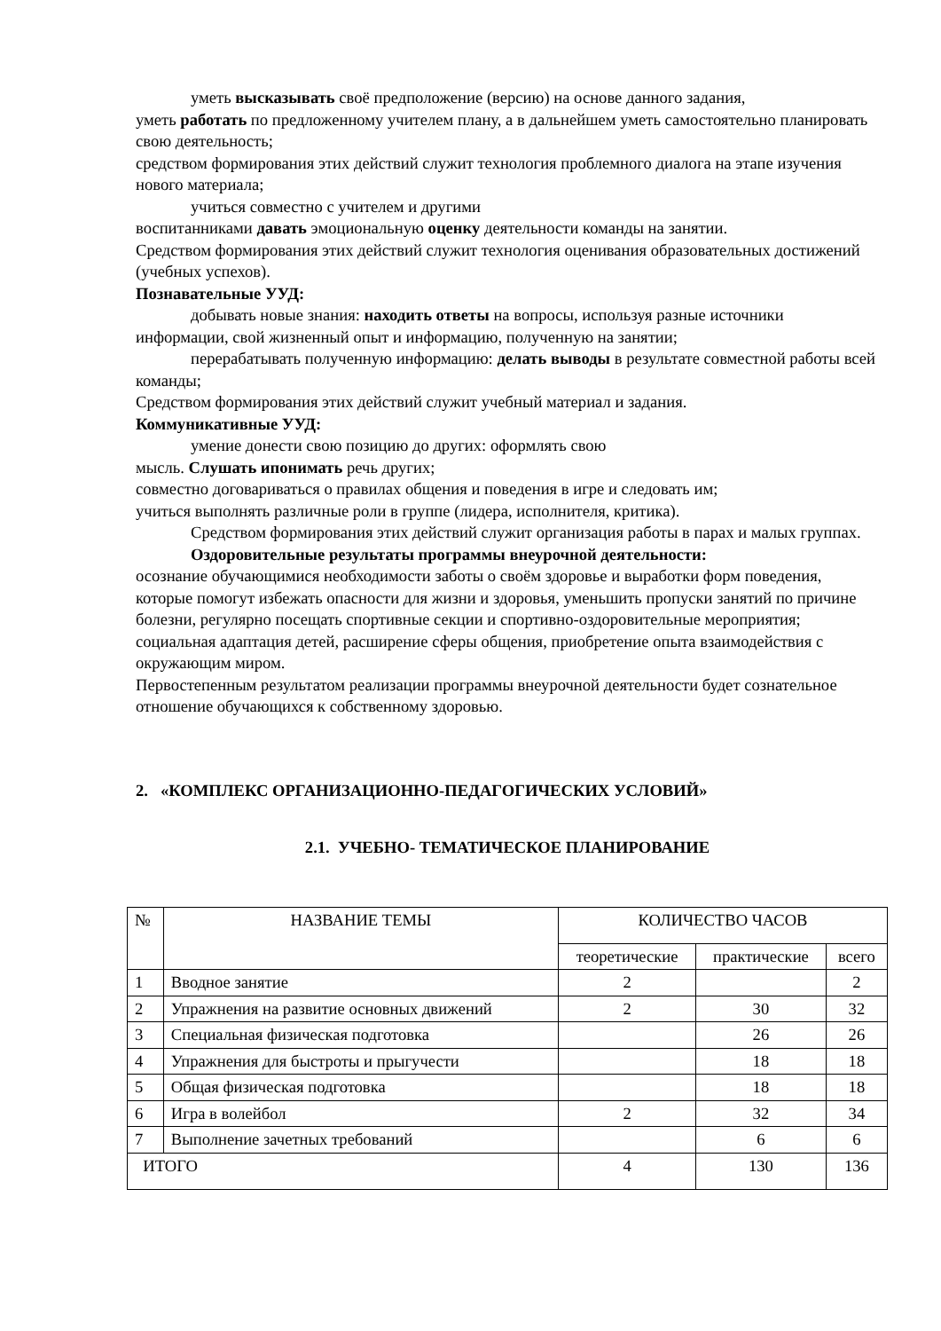уметь высказывать своё предположение (версию) на основе данного задания,
уметь работать по предложенному учителем плану, а в дальнейшем уметь самостоятельно планировать свою деятельность;
средством формирования этих действий служит технология проблемного диалога на этапе изучения нового материала;
учиться совместно с учителем и другими
воспитанниками давать эмоциональную оценку деятельности команды на занятии.
Средством формирования этих действий служит технология оценивания образовательных достижений (учебных успехов).
Познавательные УУД:
добывать новые знания: находить ответы на вопросы, используя разные источники информации, свой жизненный опыт и информацию, полученную на занятии;
перерабатывать полученную информацию: делать выводы в результате совместной работы всей команды;
Средством формирования этих действий служит учебный материал и задания.
Коммуникативные УУД:
умение донести свою позицию до других: оформлять свою
мысль. Слушать ипонимать речь других;
совместно договариваться о правилах общения и поведения в игре и следовать им;
учиться выполнять различные роли в группе (лидера, исполнителя, критика).
Средством формирования этих действий служит организация работы в парах и малых группах.
Оздоровительные результаты программы внеурочной деятельности:
осознание обучающимися необходимости заботы о своём здоровье и выработки форм поведения, которые помогут избежать опасности для жизни и здоровья, уменьшить пропуски занятий по причине болезни, регулярно посещать спортивные секции и спортивно-оздоровительные мероприятия;
социальная адаптация детей, расширение сферы общения, приобретение опыта взаимодействия с окружающим миром.
Первостепенным результатом реализации программы внеурочной деятельности будет сознательное отношение обучающихся к собственному здоровью.
2. «КОМПЛЕКС ОРГАНИЗАЦИОННО-ПЕДАГОГИЧЕСКИХ УСЛОВИЙ»
2.1. УЧЕБНО- ТЕМАТИЧЕСКОЕ ПЛАНИРОВАНИЕ
| № | НАЗВАНИЕ ТЕМЫ | КОЛИЧЕСТВО ЧАСОВ | | |
| --- | --- | --- | --- | --- |
| | | теоретические | практические | всего |
| 1 | Вводное занятие | 2 | | 2 |
| 2 | Упражнения на развитие основных движений | 2 | 30 | 32 |
| 3 | Специальная физическая подготовка | | 26 | 26 |
| 4 | Упражнения для быстроты и прыгучести | | 18 | 18 |
| 5 | Общая физическая подготовка | | 18 | 18 |
| 6 | Игра в волейбол | 2 | 32 | 34 |
| 7 | Выполнение зачетных требований | | 6 | 6 |
| ИТОГО | | 4 | 130 | 136 |